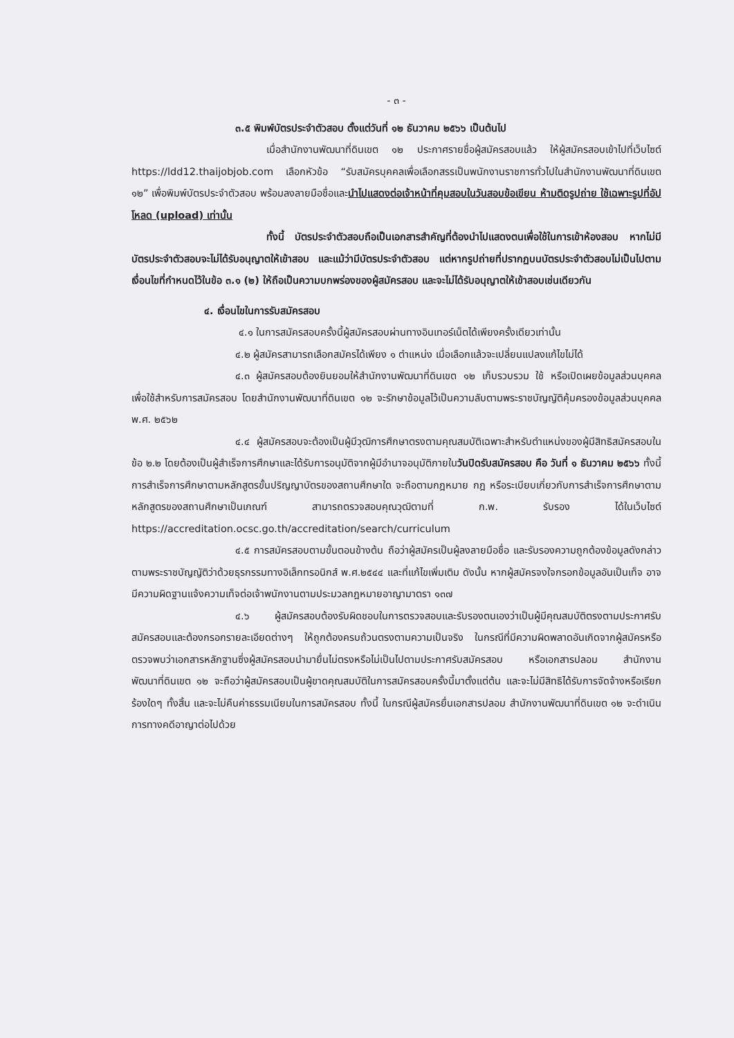- ๓ -
๓.๕ พิมพ์บัตรประจำตัวสอบ ตั้งแต่วันที่ ๑๒ ธันวาคม ๒๕๖๖ เป็นต้นไป
เมื่อสำนักงานพัฒนาที่ดินเขต ๑๒ ประกาศรายชื่อผู้สมัครสอบแล้ว ให้ผู้สมัครสอบเข้าไปที่เว็บไซต์ https://ldd12.thaijobjob.com เลือกหัวข้อ “รับสมัครบุคคลเพื่อเลือกสรรเป็นพนักงานราชการทั่วไปในสำนักงานพัฒนาที่ดินเขต ๑๒” เพื่อพิมพ์บัตรประจำตัวสอบ พร้อมลงลายมือชื่อและนำไปแสดงต่อเจ้าหน้าที่คุมสอบในวันสอบข้อเขียน ห้ามติดรูปถ่าย ใช้เฉพาะรูปที่อัปโหลด (upload) เท่านั้น
ทั้งนี้ บัตรประจำตัวสอบถือเป็นเอกสารสำคัญที่ต้องนำไปแสดงตนเพื่อใช้ในการเข้าห้องสอบ หากไม่มีบัตรประจำตัวสอบจะไม่ได้รับอนุญาตให้เข้าสอบ และแม้ว่ามีบัตรประจำตัวสอบ แต่หากรูปถ่ายที่ปรากฏบนบัตรประจำตัวสอบไม่เป็นไปตามเงื่อนไขที่กำหนดไว้ในข้อ ๓.๑ (๒) ให้ถือเป็นความบกพร่องของผู้สมัครสอบ และจะไม่ได้รับอนุญาตให้เข้าสอบเช่นเดียวกัน
๔. เงื่อนไขในการรับสมัครสอบ
๔.๑ ในการสมัครสอบครั้งนี้ผู้สมัครสอบผ่านทางอินเทอร์เน็ตได้เพียงครั้งเดียวเท่านั้น
๔.๒ ผู้สมัครสามารถเลือกสมัครได้เพียง ๑ ตำแหน่ง เมื่อเลือกแล้วจะเปลี่ยนแปลงแก้ไขไม่ได้
๔.๓ ผู้สมัครสอบต้องยินยอมให้สำนักงานพัฒนาที่ดินเขต ๑๒ เก็บรวบรวม ใช้ หรือเปิดเผยข้อมูลส่วนบุคคล เพื่อใช้สำหรับการสมัครสอบ โดยสำนักงานพัฒนาที่ดินเขต ๑๒ จะรักษาข้อมูลไว้เป็นความลับตามพระราชบัญญัติคุ้มครองข้อมูลส่วนบุคคล พ.ศ. ๒๕๖๒
๔.๔ ผู้สมัครสอบจะต้องเป็นผู้มีวุฒิการศึกษาตรงตามคุณสมบัติเฉพาะสำหรับตำแหน่งของผู้มีสิทธิสมัครสอบในข้อ ๒.๒ โดยต้องเป็นผู้สำเร็จการศึกษาและได้รับการอนุมัติจากผู้มีอำนาจอนุมัติภายในวันปิดรับสมัครสอบ คือ วันที่ ๑ ธันวาคม ๒๕๖๖ ทั้งนี้ การสำเร็จการศึกษาตามหลักสูตรขั้นปริญญาบัตรของสถานศึกษาใด จะถือตามกฎหมาย กฎ หรือระเบียบเกี่ยวกับการสำเร็จการศึกษาตามหลักสูตรของสถานศึกษาเป็นเกณฑ์ สามารถตรวจสอบคุณวุฒิตามที่ ก.พ. รับรอง ได้ในเว็บไซต์ https://accreditation.ocsc.go.th/accreditation/search/curriculum
๔.๕ การสมัครสอบตามขั้นตอนข้างต้น ถือว่าผู้สมัครเป็นผู้ลงลายมือชื่อ และรับรองความถูกต้องข้อมูลดังกล่าว ตามพระราชบัญญัติว่าด้วยธุรกรรมทางอิเล็กทรอนิกส์ พ.ศ.๒๕๔๔ และที่แก้ไขเพิ่มเติม ดังนั้น หากผู้สมัครจงใจกรอกข้อมูลอันเป็นเท็จ อาจมีความผิดฐานแจ้งความเท็จต่อเจ้าพนักงานตามประมวลกฎหมายอาญามาตรา ๑๓๗
๔.๖ ผู้สมัครสอบต้องรับผิดชอบในการตรวจสอบและรับรองตนเองว่าเป็นผู้มีคุณสมบัติตรงตามประกาศรับสมัครสอบและต้องกรอกรายละเอียดต่างๆ ให้ถูกต้องครบถ้วนตรงตามความเป็นจริง ในกรณีที่มีความผิดพลาดอันเกิดจากผู้สมัครหรือตรวจพบว่าเอกสารหลักฐานซึ่งผู้สมัครสอบนำมายื่นไม่ตรงหรือไม่เป็นไปตามประกาศรับสมัครสอบ หรือเอกสารปลอม สำนักงานพัฒนาที่ดินเขต ๑๒ จะถือว่าผู้สมัครสอบเป็นผู้ขาดคุณสมบัติในการสมัครสอบครั้งนี้มาตั้งแต่ต้น และจะไม่มีสิทธิได้รับการจัดจ้างหรือเรียกร้องใดๆ ทั้งสิ้น และจะไม่คืนค่าธรรมเนียมในการสมัครสอบ ทั้งนี้ ในกรณีผู้สมัครยื่นเอกสารปลอม สำนักงานพัฒนาที่ดินเขต ๑๒ จะดำเนินการทางคดีอาญาต่อไปด้วย